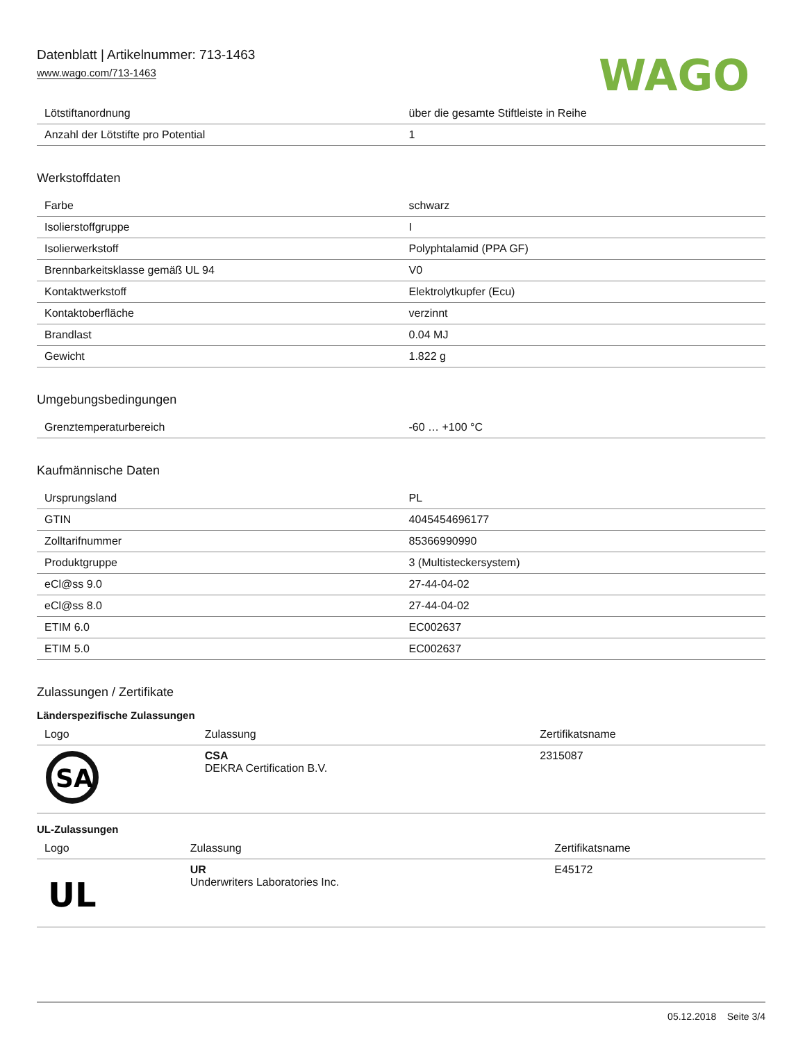Datenblatt | Artikelnummer: 713-1463
www.wago.com/713-1463
WAGO
| Lötstiftanordnung | über die gesamte Stiftleiste in Reihe |
| Anzahl der Lötstifte pro Potential | 1 |
Werkstoffdaten
| Farbe | schwarz |
| Isolierstoffgruppe | I |
| Isolierwerkstoff | Polyphtalamid (PPA GF) |
| Brennbarkeitsklasse gemäß UL 94 | V0 |
| Kontaktwerkstoff | Elektrolytkupfer (Ecu) |
| Kontaktoberfläche | verzinnt |
| Brandlast | 0.04 MJ |
| Gewicht | 1.822 g |
Umgebungsbedingungen
| Grenztemperaturbereich | -60 … +100 °C |
Kaufmännische Daten
| Ursprungsland | PL |
| GTIN | 4045454696177 |
| Zolltarifnummer | 85366990990 |
| Produktgruppe | 3 (Multisteckersystem) |
| eCl@ss 9.0 | 27-44-04-02 |
| eCl@ss 8.0 | 27-44-04-02 |
| ETIM 6.0 | EC002637 |
| ETIM 5.0 | EC002637 |
Zulassungen / Zertifikate
Länderspezifische Zulassungen
| Logo | Zulassung | Zertifikatsname |
| --- | --- | --- |
| SA | CSA DEKRA Certification B.V. | 2315087 |
UL-Zulassungen
| Logo | Zulassung | Zertifikatsname |
| --- | --- | --- |
| UL | UR Underwriters Laboratories Inc. | E45172 |
05.12.2018 Seite 3/4